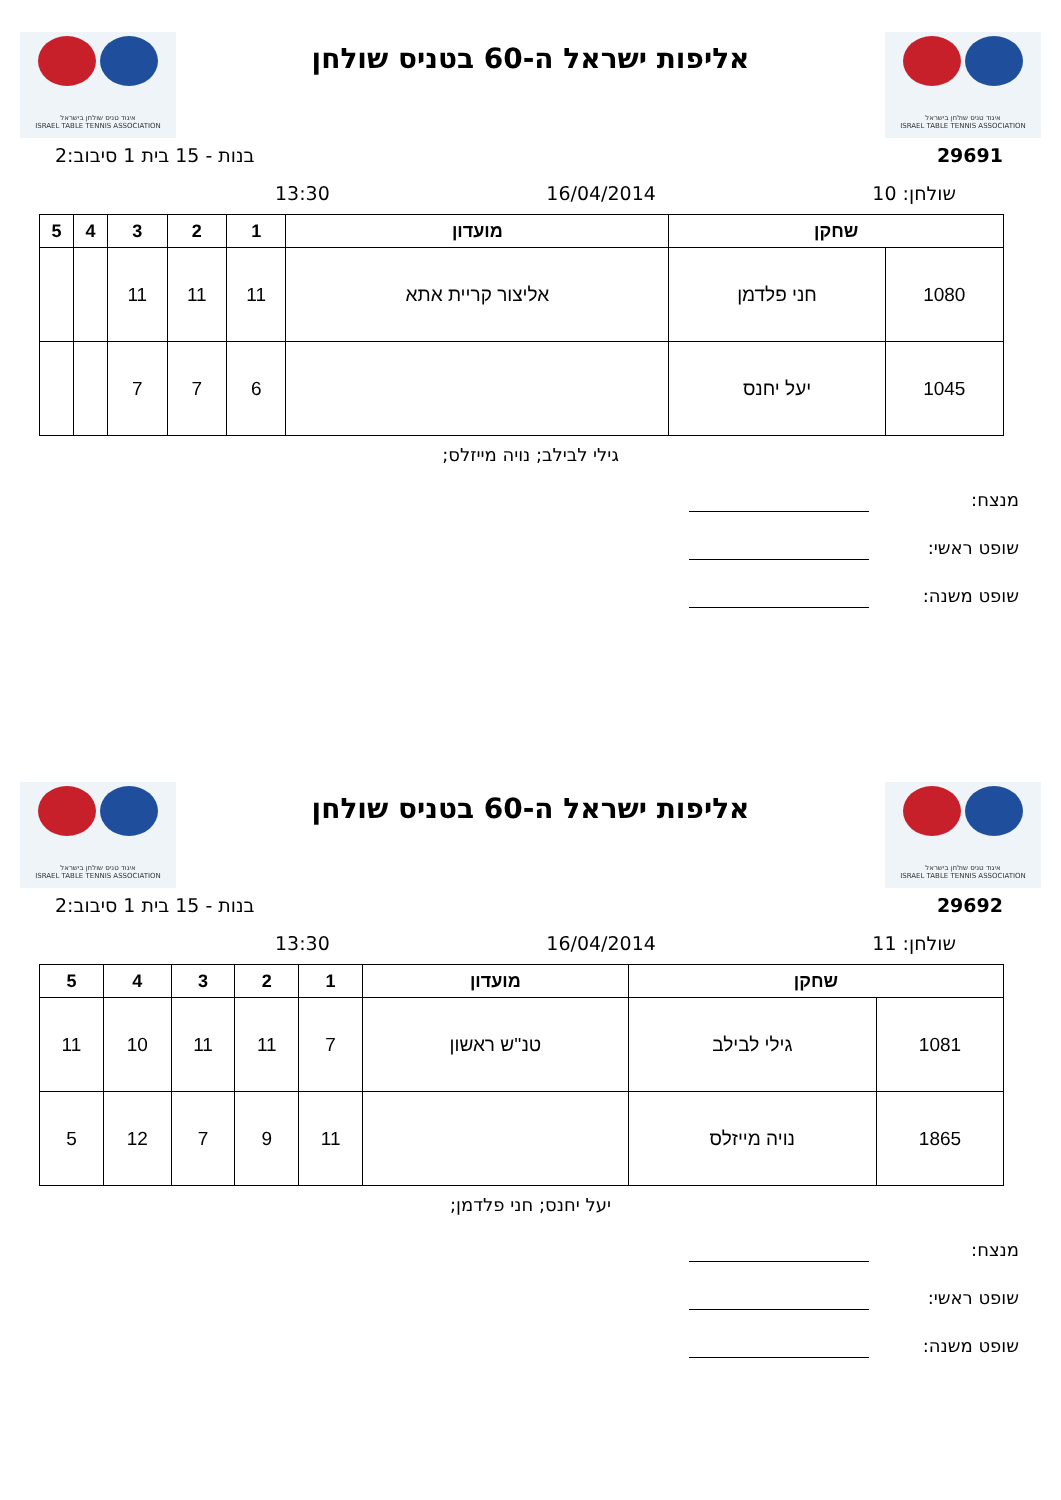איגוד טניס שולחן בישראל
ISRAEL TABLE TENNIS ASSOCIATION
אליפות ישראל ה-60 בטניס שולחן
איגוד טניס שולחן בישראל
ISRAEL TABLE TENNIS ASSOCIATION
29691 בנות - 15 בית 1 סיבוב:2
שולחן: 10 16/04/2014 13:30
| שחקן | | מועדון | 1 | 2 | 3 | 4 | 5 |
| --- | --- | --- | --- | --- | --- | --- | --- |
| 1080 | חני פלדמן | אליצור קריית אתא | 11 | 11 | 11 | | |
| 1045 | יעל יחנס | | 6 | 7 | 7 | | |
גילי לבילב; נויה מייזלס;
מנצח:
שופט ראשי:
שופט משנה:
איגוד טניס שולחן בישראל
ISRAEL TABLE TENNIS ASSOCIATION
אליפות ישראל ה-60 בטניס שולחן
איגוד טניס שולחן בישראל
ISRAEL TABLE TENNIS ASSOCIATION
29692 בנות - 15 בית 1 סיבוב:2
שולחן: 11 16/04/2014 13:30
| שחקן | | מועדון | 1 | 2 | 3 | 4 | 5 |
| --- | --- | --- | --- | --- | --- | --- | --- |
| 1081 | גילי לבילב | טנ''ש ראשון | 7 | 11 | 11 | 10 | 11 |
| 1865 | נויה מייזלס | | 11 | 9 | 7 | 12 | 5 |
יעל יחנס; חני פלדמן;
מנצח:
שופט ראשי:
שופט משנה: